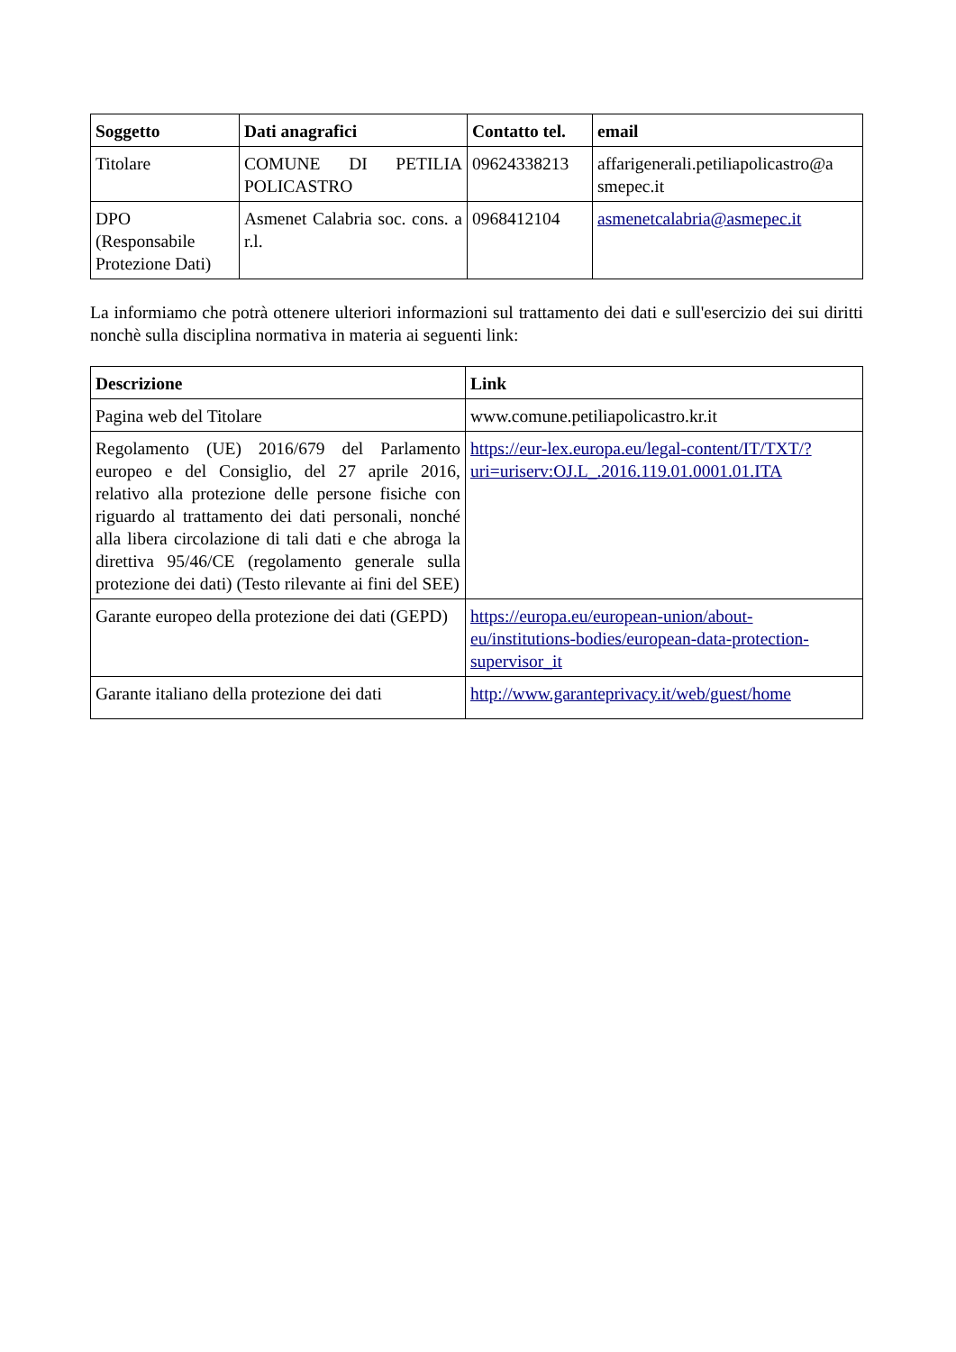| Soggetto | Dati anagrafici | Contatto tel. | email |
| --- | --- | --- | --- |
| Titolare | COMUNE DI PETILIA POLICASTRO | 09624338213 | affarigenerali.petiliapolicastro@a smepec.it |
| DPO (Responsabile Protezione Dati) | Asmenet Calabria soc. cons. a r.l. | 0968412104 | asmenetcalabria@asmepec.it |
La informiamo che potrà ottenere ulteriori informazioni sul trattamento dei dati e sull'esercizio dei sui diritti nonchè sulla disciplina normativa in materia ai seguenti link:
| Descrizione | Link |
| --- | --- |
| Pagina web del Titolare | www.comune.petiliapolicastro.kr.it |
| Regolamento (UE) 2016/679 del Parlamento europeo e del Consiglio, del 27 aprile 2016, relativo alla protezione delle persone fisiche con riguardo al trattamento dei dati personali, nonché alla libera circolazione di tali dati e che abroga la direttiva 95/46/CE (regolamento generale sulla protezione dei dati) (Testo rilevante ai fini del SEE) | https://eur-lex.europa.eu/legal-content/IT/TXT/?uri=uriserv:OJ.L_.2016.119.01.0001.01.ITA |
| Garante europeo della protezione dei dati (GEPD) | https://europa.eu/european-union/about-eu/institutions-bodies/european-data-protection-supervisor_it |
| Garante italiano della protezione dei dati | http://www.garanteprivacy.it/web/guest/home |